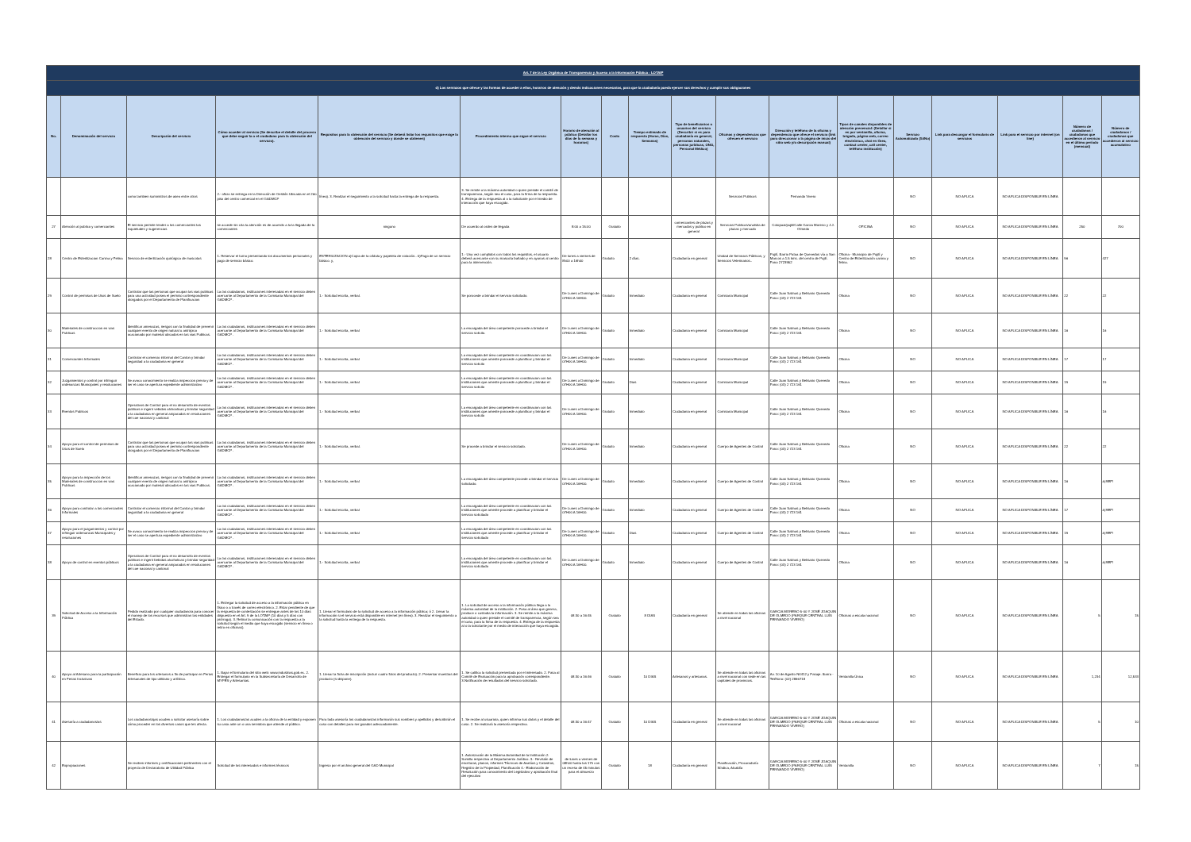| Art. 7 de la Ley Orgánica de Transparencia y Acceso a la Información Pública - LOTAIP | | | | | | | | | | | | | | | | | |
| d) Los servicios que ofrece y las formas de acceder a ellos, horarios de atención y demás indicaciones necesarias, para que la ciudadanía pueda ejercer sus derechos y cumplir sus obligaciones | | | | | | | | | | | | | | | | | |
| No. | Denominación del servicio | Descripción del servicio | Cómo acceder al servicio (Se describe el detalle del proceso que debe seguir la o el ciudadano para la obtención del servicio). | Requisitos para la obtención del servicio (Se deberá listar los requisitos que exige la obtención del servicio y donde se obtienen) | Procedimiento interno que sigue el servicio | Horario de atención al público (Detallar los días de la semana y horarios) | Costo | Tiempo estimado de respuesta (Horas, Días, Semanas) | Tipo de beneficiarios o usuarios del servicio (Describir si es para ciudadanía en general, personas naturales, personas jurídicas, ONG, Personal Médico) | Oficinas y dependencias que ofrecen el servicio | Dirección y teléfono de la oficina y dependencia que ofrece el servicio (link para direccionar a la página de inicio del sitio web y/o descripción manual) | Tipos de canales disponibles de atención presencial: (Detallar si es por ventanilla, oficina, brigada, página web, correo electrónico, chat en línea, contact center, call center, teléfono institución) | Servicio Automatizado (Si/No) | Link para descargar el formulario de servicios | Link para el servicio por internet (on line) | Número de ciudadanos / ciudadanas que accedieron al servicio en el último período (mensual) | Número de ciudadanos / ciudadanas que accedieron al servicio acumulativo |
| | | como tambien suministros de aseo entre otros | 2.- oficio se entrega en la Dirección de Gestión Ubicada en el 2do piso del centro comercial en el GADMCP | línea). 3. Realizar el seguimiento a la solicitud hasta la entrega de la respuesta. | 3. Se remite a la máxima autoridad o quien preside el comité de transparencia, según sea el caso, para la firma de la respuesta. 4. Entrega de la respuesta al o la solicitante por el medio de interacción que haya escogido. | | | | | Servicios Publicos | Fernando Vivero | | NO | NO APLICA | NO APLICA DISPONIBLE EN LÍNEA | | |
| 27 | Atención al publico y comerciantes | El servicio permite tender a los comerciantes las inquietudes y sugerencias | se accede sin cita la atención es de acuerdo a la la llegada de la comerciantes | ninguno | De acuerdo al orden de llegada | 8:00 a 15:00 | Gratuito | | comerciantes de plazas y mercados y publico en general | Servicios Publicos/analsita de plazas y mercado | Cotopaxi/pujili/Calle Garcia Moreno y J.J. Olmedo | OFICINA | NO | NO APLICA | NO APLICA DISPONIBLE EN LÍNEA | 250 | 700 |
| 28 | Centro de Esterilizacion Canina y Felina | Servicio de esterilización quirúrgica de mascotas | 1. Reservar el turno presentando los documentos personales y pago de servicio básico. | ESTERILIZACION a)Copia de la cédula y papeleta de votación.. b)Pago de un servicio básico. y, | 1.- Una vez cumplidos con todos los requisitos, el usuario deberá acercarse con su mascota bañado y en ayunas al centro para la intervención. | De lunes a viernes de 8h00 a 16h00 | Gratuito | 2 días. | Ciudadanía en general | Unidad de Servicios Públicos, y Servicios Veterinarios.. | Pujilí, Barrio Patoa de Quevedos vía a San Marcos a 1.5 kms. del centro de Pujilí. Fono 2723952 | Oficina - Municipio de Pujilí y Centro de Esterilización canina y felina. | NO | NO APLICA | NO APLICA DISPONIBLE EN LÍNEA | 96 | 427 |
| 29 | Control de permisos de Usos de Suelo | Controlar que las personas que ocupan las vias publicas para una actividad posea el permiso cortrespondiente otorgados por el Departamento de Planificacion | La /as ciudadanos, instituciones interesadas en el servicio deben acercarse al Departamento de la Comisaria Municipal del GADMCP . | 1.- Solicitud escrita, verbal. | Se porocede a brindar el servicio solicitado. | De Lunes a Domingo de 07H00 A 16H00. | Gratuito | Inmediato | Ciudadania en general | Comisaria Municipal | Calle Juan Salinas y Belisario Quevedo Fono: (03) 2 723 161 | Oficina | NO | NO APLICA | NO APLICA DISPONIBLE EN LÍNEA | 22 | 22 |
| 30 | Materiales de construccion en vias Publicas | Identificar amenazas, riesgos con la finalidad de prevenir cualquier evento de origen natural u antrópico ocacionado por material ubicados en las vias Publicas. | La /as ciudadanos, instituciones interesadas en el servicio deben acercarse al Departamento de la Comisaria Municipal del GADMCP . | 1.- Solicitud escrita, verbal | La encargada del área competente porocede a brindar el servicio solicito. | De Lunes a Domingo de 07H00 A 16H00. | Gratuito | Inmediato | Ciudadania en general | Comisaria Municipal | Calle Juan Salinas y Belisario Quevedo Fono: (03) 2 723 161 | Oficina | NO | NO APLICA | NO APLICA DISPONIBLE EN LÍNEA | 16 | 16 |
| 31 | Comerciantes Informales | Controlar el comercio informal del Canton y brindar seguridad a la ciudadania en general | La /as ciudadanos, instituciones interesadas en el servicio deben acercarse al Departamento de la Comisaria Municipal del GADMCP . | 1.- Solicitud escrita, verbal | La encargada del área competente en coordinacion con las instituciones que amerite porocede a planificar y brindar el servicio solicito | De Lunes a Domingo de 07H00 A 16H00. | Gratuito | Inmediato | Ciudadania en general | Comisaria Municipal | Calle Juan Salinas y Belisario Quevedo Fono: (03) 2 723 161 | Oficina | NO | NO APLICA | NO APLICA DISPONIBLE EN LÍNEA | 17 | 17 |
| 32 | Juzgamientos y control por infringuir ordenanzas Municipales y resoluciones | Se avoca conocimiento se realiza inspeccion previa y de ser el caso se apertura expediente administrativo | La /as ciudadanos, instituciones interesadas en el servicio deben acercarse al Departamento de la Comisaria Municipal del GADMCP . | 1.- Solicitud escrita, verbal | La encargada del área competente en coordinacion con las instituciones que amerite porocede a planificar y brindar el servicio solicito | De Lunes a Domingo de 07H00 A 16H00. | Gratuito | Dias | Ciudadania en general | Comisaria Municipal | Calle Juan Salinas y Belisario Quevedo Fono: (03) 2 723 161 | Oficina | NO | NO APLICA | NO APLICA DISPONIBLE EN LÍNEA | 19 | 19 |
| 33 | Eventos Publicos | Operativos de Control para el no desarrollo de eventos publicos e ingerir vebidas alchoolicas y brindar seguridad a la ciudadania en general amparados en resoluciones del coe nacional y cantonal | La /as ciudadanos, instituciones interesadas en el servicio deben acercarse al Departamento de la Comisaria Municipal del GADMCP . | 1.- Solicitud escrita, verbal | La encargada del área competente en coordinacion con las instituciones que amerite porocede a planificar y brindar el servicio solicito | De Lunes a Domingo de 07H00 A 16H00. | Gratuito | Inmediato | Ciudadania en general | Comisaria Municipal | Calle Juan Salinas y Belisario Quevedo Fono: (03) 2 723 161 | Oficina | NO | NO APLICA | NO APLICA DISPONIBLE EN LÍNEA | 16 | 16 |
| 34 | Apoyo para el control de permisos de Usos de Suelo | Controlar que las personas que ocupan las vias publicas para una actividad posea el permiso cortrespondiente otorgados por el Departamento de Planificacion | La /as ciudadanos, instituciones interesadas en el servicio deben acercarse al Departamento de la Comisaria Municipal del GADMCP . | 1.- Solicitud escrita, verbal. | Se procede a brindar el servicio solicitado. | De Lunes a Domingo de 07H00 A 16H00. | Gratuito | Inmediato | Ciudadania en general | Cuerpo de Agentes de Control | Calle Juan Salinas y Belisario Quevedo Fono: (03) 2 723 161 | Oficina | NO | NO APLICA | NO APLICA DISPONIBLE EN LÍNEA | 22 | 22 |
| 35 | Apoyo para la inspección de los Materiales de construccion en vias Publicas | Identificar amenazas, riesgos con la finalidad de prevenir cualquier evento de origen natural u antrópico ocacionado por material ubicados en las vias Publicas. | La /as ciudadanos, instituciones interesadas en el servicio deben acercarse al Departamento de la Comisaria Municipal del GADMCP . | 1.- Solicitud escrita, verbal | La encargada del área competente procede a brindar el servicio solicitado. | De Lunes a Domingo de 07H00 A 16H00. | Gratuito | Inmediato | Ciudadania en general | Cuerpo de Agentes de Control | Calle Juan Salinas y Belisario Quevedo Fono: (03) 2 723 161 | Oficina | NO | NO APLICA | NO APLICA DISPONIBLE EN LÍNEA | 16 | #¡REF! |
| 36 | Apoyo para controlar a los comerciantes Informales | Controlar el comercio informal del Canton y brindar seguridad a la ciudadania en general | La /as ciudadanos, instituciones interesadas en el servicio deben acercarse al Departamento de la Comisaria Municipal del GADMCP . | 1.- Solicitud escrita, verbal | La encargada del área competente en coordinacion con las instituciones que amerite procede a planificar y brindar el servicio solicitado | De Lunes a Domingo de 07H00 A 16H00. | Gratuito | Inmediato | Ciudadania en general | Cuerpo de Agentes de Control | Calle Juan Salinas y Belisario Quevedo Fono: (03) 2 723 161 | Oficina | NO | NO APLICA | NO APLICA DISPONIBLE EN LÍNEA | 17 | #¡REF! |
| 37 | Apoyo para el juzgamientos y control por infringuir ordenanzas Municipales y resoluciones | Se avoca conocimiento se realiza inspeccion previa y de ser el caso se apertura expediente administrativo | La /as ciudadanos, instituciones interesadas en el servicio deben acercarse al Departamento de la Comisaria Municipal del GADMCP . | 1.- Solicitud escrita, verbal | La encargada del área competente en coordinacion con las instituciones que amerite procede a planificar y brindar el servicio solicitado | De Lunes a Domingo de 07H00 A 16H00. | Gratuito | Dias | Ciudadania en general | Cuerpo de Agentes de Control | Calle Juan Salinas y Belisario Quevedo Fono: (03) 2 723 161 | Oficina | NO | NO APLICA | NO APLICA DISPONIBLE EN LÍNEA | 19 | #¡REF! |
| 38 | Apoyo de control en eventos públicos | Operativos de Control para el no desarrollo de eventos publicos e ingerir bebidas alcoholicas y brindar seguridad a la ciudadania en general amparados en resoluciones del coe nacional y cantonal | La /as ciudadanos, instituciones interesadas en el servicio deben acercarse al Departamento de la Comisaria Municipal del GADMCP . | 1.- Solicitud escrita, verbal | La encargada del área competente en coordinacion con las instituciones que amerite procede a planificar y brindar el servicio solicitado | De Lunes a Domingo de 07H00 A 16H00. | Gratuito | Inmediato | Ciudadania en general | Cuerpo de Agentes de Control | Calle Juan Salinas y Belisario Quevedo Fono: (03) 2 723 161 | Oficina | NO | NO APLICA | NO APLICA DISPONIBLE EN LÍNEA | 16 | #¡REF! |
| 39 | Solicitud de Acceso a la Información Pública | Pedido realizado por cualquier ciudadano/a para conocer el manejo de los recursos que administran las entidades del Estado. | 1. Entregar la solicitud de acceso a la información pública en físico o a través de correo electrónico. 2. Estar pendiente de que la respuesta de contestación se entregue antes de los 10 días dispuesto en el Art. 9 de la LOTAIP (10 días y 5 días con prórroga). 3. Retirar la comunicación con la respuesta a la solicitud según el medio que haya escogido (servicio en línea o retiro en oficinas). | 1. Llenar el formulario de la solicitud de acceso a la información pública; ó 2. Llenar la información si el servicio está disponible en internet (en línea). 3. Realizar el seguimiento a la solicitud hasta la entrega de la respuesta. | 1. La solicitud de acceso a la información pública llega a la máxima autoridad de la institución. 2. Pasa al área que genera, produce o custodia la información. 3. Se remite a la máxima autoridad o quien preside el comité de transparencia, según sea el caso, para la firma de la respuesta. 4. Entrega de la respuesta al o la solicitante por el medio de interacción que haya escogido. | 08:30 a 16:45 | Gratuito | 8 DIAS | Ciudadanía en general | Se atiende en todas las oficinas a nivel nacional | GARCIA MORENO 5-00 Y JOSÉ JOAQUIN DE OLMEDO (PARQUE CENTRAL LUIS FERNANDO VIVERO) | Oficinas a escala nacional | NO | NO APLICA | NO APLICA DISPONIBLE EN LÍNEA | 5 | 15 |
| 40 | Apoyo al Artesano para la participación en Ferias Inclusivas | Beneficio para los artesanos a fin de participar en Ferias Artesanales de tipo utilitario y artístico. | 1. Bajar el formulario del sitio web: www.industrias.gob.ec. 2. Entregar el formulario en la Subsecretaría de Desarrollo de MYPES y Artesanías. | 1. Llenar la ficha de inscripción (incluir cuatro fotos del producto). 2. Presentar muestras del producto (si dispone). | 1. Se califica la solicitud presentada por el interesado. 2. Pasa al Comité de Evaluación para la aprobación correspondiente. 3.Notificación de resultados del servicio solicitado. | 08:30 a 16:46 | Gratuito | 10 DIAS | Artesanos y artesanas. | Se atiende en todas las oficinas a nivel nacional con sede en las capitales de provincias. | Av. 10 de Agosto N4412 y Pasaje. Ibarra - Teléfono: (02) 2866718 | Ventanilla Única | NO | NO APLICA | NO APLICA DISPONIBLE EN LÍNEA | 1,234 | 12,533 |
| 41 | Asesoría a ciudadanos/as | Los ciudadanos/qas acuden a solicitar asesoría sobre cómo proceder en los diversos casos que les afecta. | 1. Los ciudadanos/as acuden a la oficina de la entidad y exponen su caso ante un o una servidora que atiende al público. | Para toda asesoría los ciudadanos/as informarán sus nombres y apellidos y describirán el caso con detalles para ser guiados adecuadamente. | 1. Se recibe al usuario/a, quien informa sus datos y el detalle del caso. 2. Se realizará la asesoría respectiva. | 08:30 a 16:47 | Gratuito | 10 DIAS | Ciudadanía en general | Se atiende en todas las oficinas a nivel nacional | GARCIA MORENO 5-00 Y JOSÉ JOAQUIN DE OLMEDO (PARQUE CENTRAL LUIS FERNANDO VIVERO) | Oficinas a escala nacional | NO | NO APLICA | NO APLICA DISPONIBLE EN LÍNEA | 5 | 10 |
| 42 | Expropiaciones | Se reciben informes y certificaciones pertinentes con el proyecto de Declaratoria de Utilidad Pública | Solicitud de los interesados e informes técnicos | Ingreso por el archivo general del GAD Municipal | 1. Autorización de la Máxima Autoridad de la Institución 2. Sumilla respectiva al Departamento Jurídico. 3.- Revisión de escrituras, planos, informes Técnicos de Avalúos y Catastros, Registro de la Propiedad, Planificación 4.- Elaboración de Resolución para conocimiento del Legislativo y aprobación final del ejecutivo | de lunes a viernes de 08h00 hasta las 17h con un receso de 45 minutos para el almuerzo | Gratuito | 18 | Ciudadanía en general | Planificación, Procuraduría Síndica, Alcaldía | GARCIA MORENO 5-00 Y JOSÉ JOAQUIN DE OLMEDO (PARQUE CENTRAL LUIS FERNANDO VIVERO) | Ventanilla | NO | NO APLICA | NO APLICA DISPONIBLE EN LÍNEA | 7 | 15 |